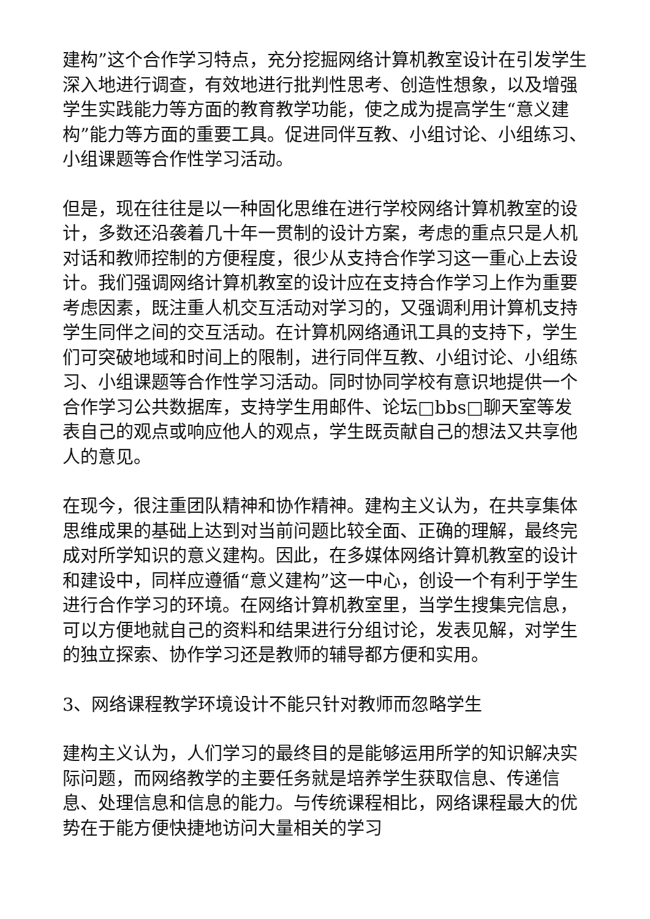建构”这个合作学习特点，充分挖掘网络计算机教室设计在引发学生深入地进行调查，有效地进行批判性思考、创造性想象，以及增强学生实践能力等方面的教育教学功能，使之成为提高学生“意义建构”能力等方面的重要工具。促进同伴互教、小组讨论、小组练习、小组课题等合作性学习活动。
但是，现在往往是以一种固化思维在进行学校网络计算机教室的设计，多数还沿袭着几十年一贯制的设计方案，考虑的重点只是人机对话和教师控制的方便程度，很少从支持合作学习这一重心上去设计。我们强调网络计算机教室的设计应在支持合作学习上作为重要考虑因素，既注重人机交互活动对学习的，又强调利用计算机支持学生同伴之间的交互活动。在计算机网络通讯工具的支持下，学生们可突破地域和时间上的限制，进行同伴互教、小组讨论、小组练习、小组课题等合作性学习活动。同时协同学校有意识地提供一个合作学习公共数据库，支持学生用邮件、论坛□bbs□聊天室等发表自己的观点或响应他人的观点，学生既贡献自己的想法又共享他人的意见。
在现今，很注重团队精神和协作精神。建构主义认为，在共享集体思维成果的基础上达到对当前问题比较全面、正确的理解，最终完成对所学知识的意义建构。因此，在多媒体网络计算机教室的设计和建设中，同样应遵循“意义建构”这一中心，创设一个有利于学生进行合作学习的环境。在网络计算机教室里，当学生搜集完信息，可以方便地就自己的资料和结果进行分组讨论，发表见解，对学生的独立探索、协作学习还是教师的辅导都方便和实用。
3、网络课程教学环境设计不能只针对教师而忽略学生
建构主义认为，人们学习的最终目的是能够运用所学的知识解决实际问题，而网络教学的主要任务就是培养学生获取信息、传递信息、处理信息和信息的能力。与传统课程相比，网络课程最大的优势在于能方便快捷地访问大量相关的学习